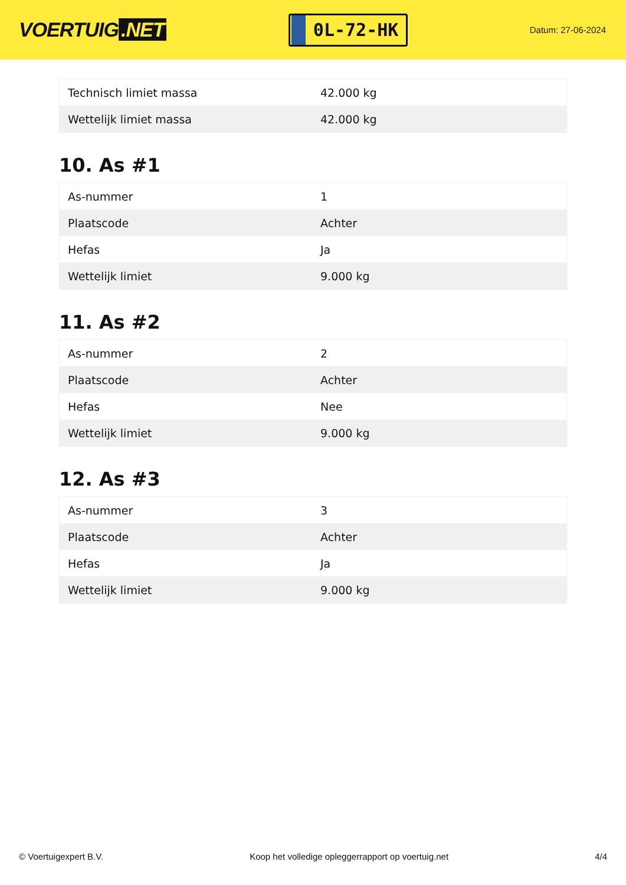VOERTUIG.NET
0L-72-HK
Datum: 27-06-2024
| Technisch limiet massa | 42.000 kg |
| Wettelijk limiet massa | 42.000 kg |
10. As #1
| As-nummer | 1 |
| Plaatscode | Achter |
| Hefas | Ja |
| Wettelijk limiet | 9.000 kg |
11. As #2
| As-nummer | 2 |
| Plaatscode | Achter |
| Hefas | Nee |
| Wettelijk limiet | 9.000 kg |
12. As #3
| As-nummer | 3 |
| Plaatscode | Achter |
| Hefas | Ja |
| Wettelijk limiet | 9.000 kg |
© Voertuigexpert B.V. Koop het volledige opleggerrapport op voertuig.net 4/4